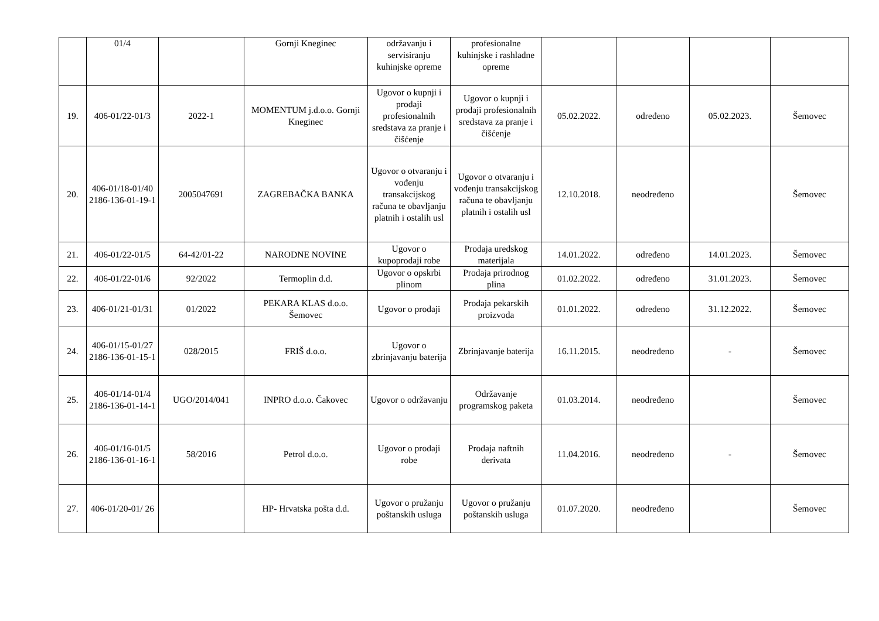| | 01/4 | | Gornji Kneginec | održavanju i servisiranju kuhinjske opreme | profesionalne kuhinjske i rashladne opreme | | | | |
| 19. | 406-01/22-01/3 | 2022-1 | MOMENTUM j.d.o.o. Gornji Kneginec | Ugovor o kupnji i prodaji profesionalnih sredstava za pranje i čišćenje | Ugovor o kupnji i prodaji profesionalnih sredstava za pranje i čišćenje | 05.02.2022. | određeno | 05.02.2023. | Šemovec |
| 20. | 406-01/18-01/40 2186-136-01-19-1 | 2005047691 | ZAGREBAČKA BANKA | Ugovor o otvaranju i vođenju transakcijskog računa te obavljanju platnih i ostalih usl | Ugovor o otvaranju i vođenju transakcijskog računa te obavljanju platnih i ostalih usl | 12.10.2018. | neodređeno | | Šemovec |
| 21. | 406-01/22-01/5 | 64-42/01-22 | NARODNE NOVINE | Ugovor o kupoprodaji robe | Prodaja uredskog materijala | 14.01.2022. | određeno | 14.01.2023. | Šemovec |
| 22. | 406-01/22-01/6 | 92/2022 | Termoplin d.d. | Ugovor o opskrbi plinom | Prodaja prirodnog plina | 01.02.2022. | određeno | 31.01.2023. | Šemovec |
| 23. | 406-01/21-01/31 | 01/2022 | PEKARA KLAS d.o.o. Šemovec | Ugovor o prodaji | Prodaja pekarskih proizvoda | 01.01.2022. | određeno | 31.12.2022. | Šemovec |
| 24. | 406-01/15-01/27 2186-136-01-15-1 | 028/2015 | FRIŠ d.o.o. | Ugovor o zbrinjavanju baterija | Zbrinjavanje baterija | 16.11.2015. | neodređeno | - | Šemovec |
| 25. | 406-01/14-01/4 2186-136-01-14-1 | UGO/2014/041 | INPRO d.o.o. Čakovec | Ugovor o održavanju | Održavanje programskog paketa | 01.03.2014. | neodređeno | | Šemovec |
| 26. | 406-01/16-01/5 2186-136-01-16-1 | 58/2016 | Petrol d.o.o. | Ugovor o prodaji robe | Prodaja naftnih derivata | 11.04.2016. | neodređeno | - | Šemovec |
| 27. | 406-01/20-01/ 26 | | HP- Hrvatska pošta d.d. | Ugovor o pružanju poštanskih usluga | Ugovor o pružanju poštanskih usluga | 01.07.2020. | neodređeno | | Šemovec |